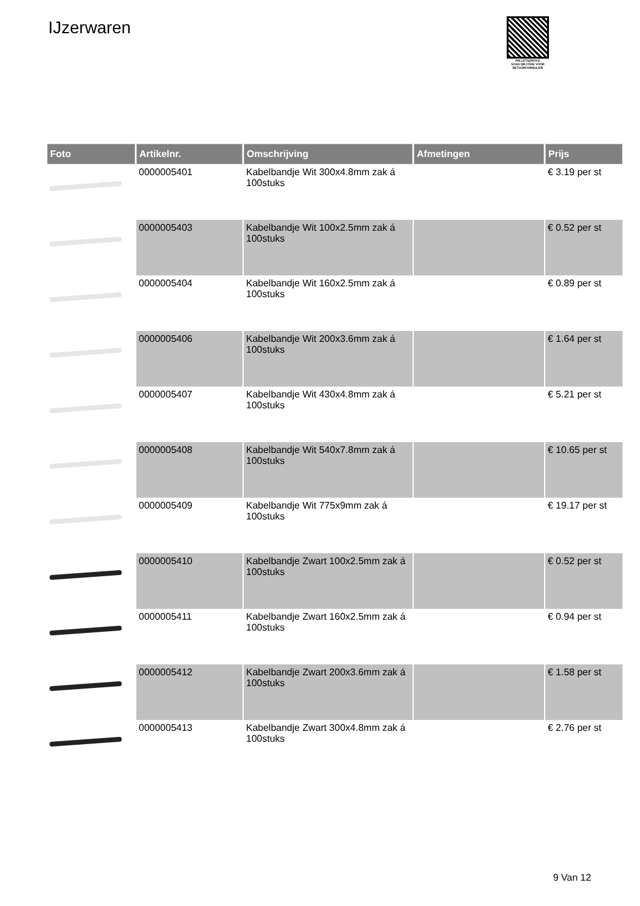IJzerwaren
PALLETSERVICE
SCAN QR-CODE VOOR
RETOURFORMULIER
| Foto | Artikelnr. | Omschrijving | Afmetingen | Prijs |
| --- | --- | --- | --- | --- |
| | 0000005401 | Kabelbandje Wit 300x4.8mm zak á 100stuks | | € 3.19 per st |
| | 0000005403 | Kabelbandje Wit 100x2.5mm zak á 100stuks | | € 0.52 per st |
| | 0000005404 | Kabelbandje Wit 160x2.5mm zak á 100stuks | | € 0.89 per st |
| | 0000005406 | Kabelbandje Wit 200x3.6mm zak á 100stuks | | € 1.64 per st |
| | 0000005407 | Kabelbandje Wit 430x4.8mm zak á 100stuks | | € 5.21 per st |
| | 0000005408 | Kabelbandje Wit 540x7.8mm zak á 100stuks | | € 10.65 per st |
| | 0000005409 | Kabelbandje Wit 775x9mm zak á 100stuks | | € 19.17 per st |
| | 0000005410 | Kabelbandje Zwart 100x2.5mm zak á 100stuks | | € 0.52 per st |
| | 0000005411 | Kabelbandje Zwart 160x2.5mm zak á 100stuks | | € 0.94 per st |
| | 0000005412 | Kabelbandje Zwart 200x3.6mm zak á 100stuks | | € 1.58 per st |
| | 0000005413 | Kabelbandje Zwart 300x4.8mm zak á 100stuks | | € 2.76 per st |
9 Van 12